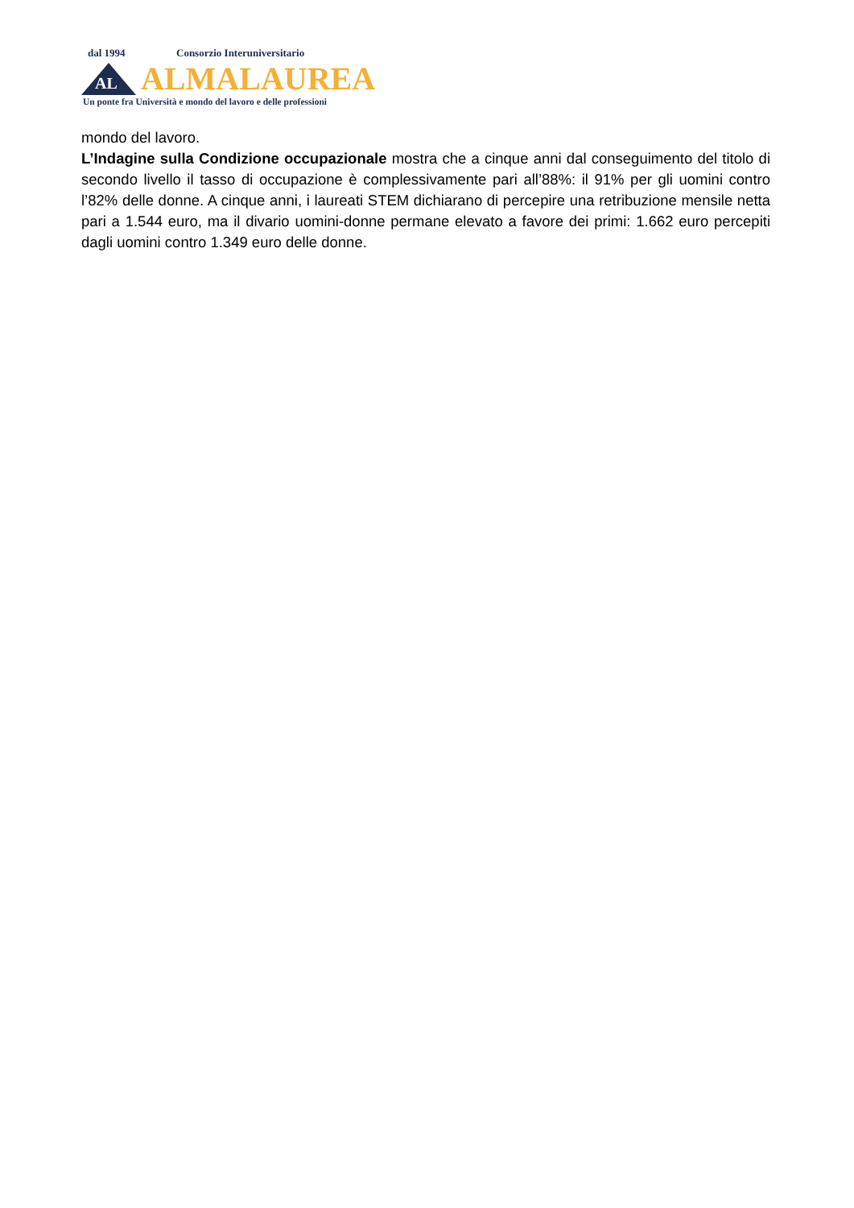dal 1994 Consorzio Interuniversitario
AL
ALMALAUREA
Un ponte fra Università e mondo del lavoro e delle professioni
mondo del lavoro.
L’Indagine sulla Condizione occupazionale mostra che a cinque anni dal conseguimento del titolo di secondo livello il tasso di occupazione è complessivamente pari all’88%: il 91% per gli uomini contro l’82% delle donne. A cinque anni, i laureati STEM dichiarano di percepire una retribuzione mensile netta pari a 1.544 euro, ma il divario uomini-donne permane elevato a favore dei primi: 1.662 euro percepiti dagli uomini contro 1.349 euro delle donne.